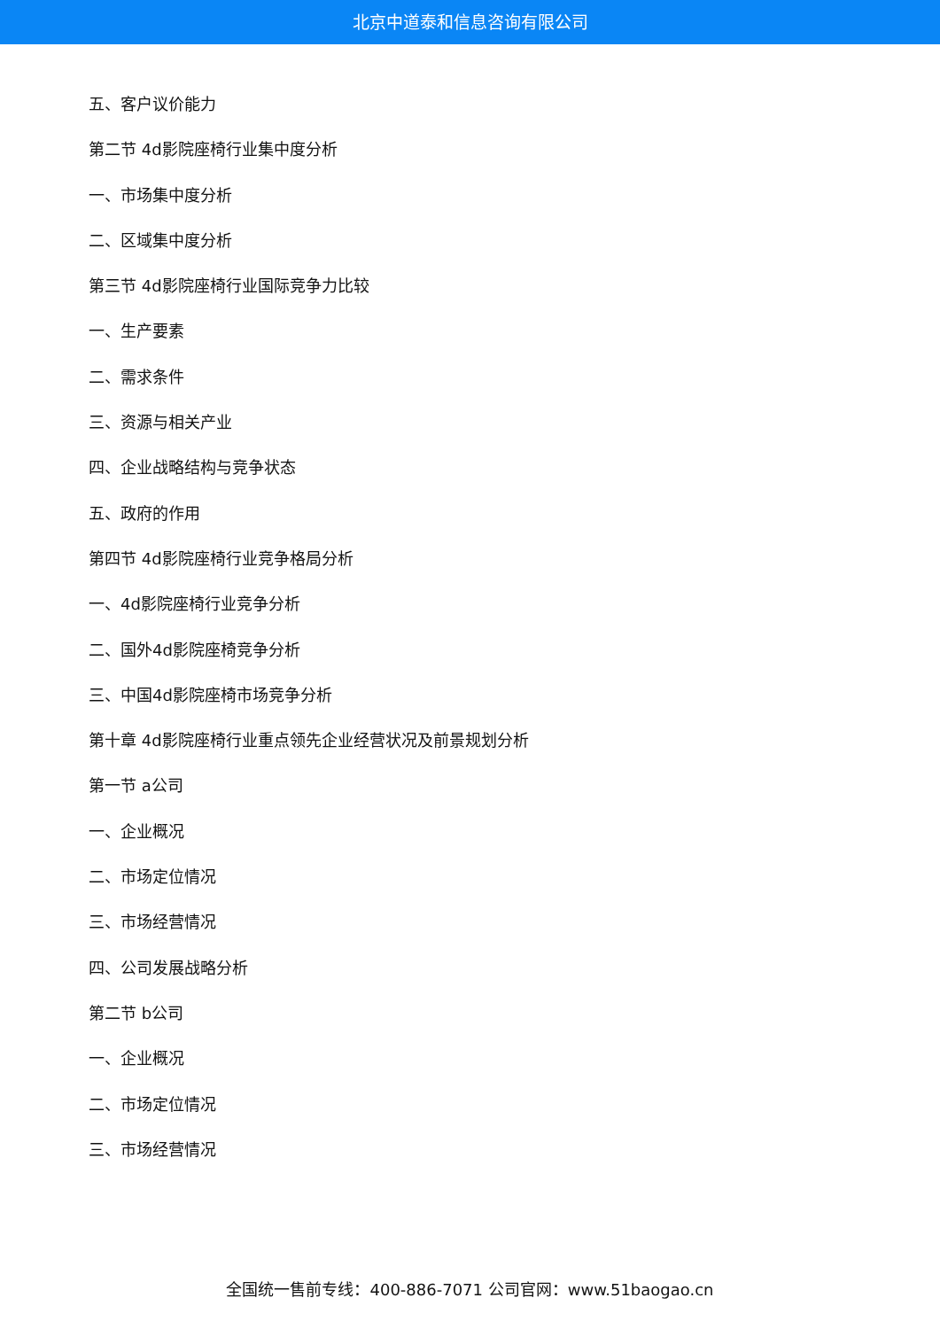北京中道泰和信息咨询有限公司
五、客户议价能力
第二节 4d影院座椅行业集中度分析
一、市场集中度分析
二、区域集中度分析
第三节 4d影院座椅行业国际竞争力比较
一、生产要素
二、需求条件
三、资源与相关产业
四、企业战略结构与竞争状态
五、政府的作用
第四节 4d影院座椅行业竞争格局分析
一、4d影院座椅行业竞争分析
二、国外4d影院座椅竞争分析
三、中国4d影院座椅市场竞争分析
第十章 4d影院座椅行业重点领先企业经营状况及前景规划分析
第一节 a公司
一、企业概况
二、市场定位情况
三、市场经营情况
四、公司发展战略分析
第二节 b公司
一、企业概况
二、市场定位情况
三、市场经营情况
全国统一售前专线：400-886-7071 公司官网：www.51baogao.cn